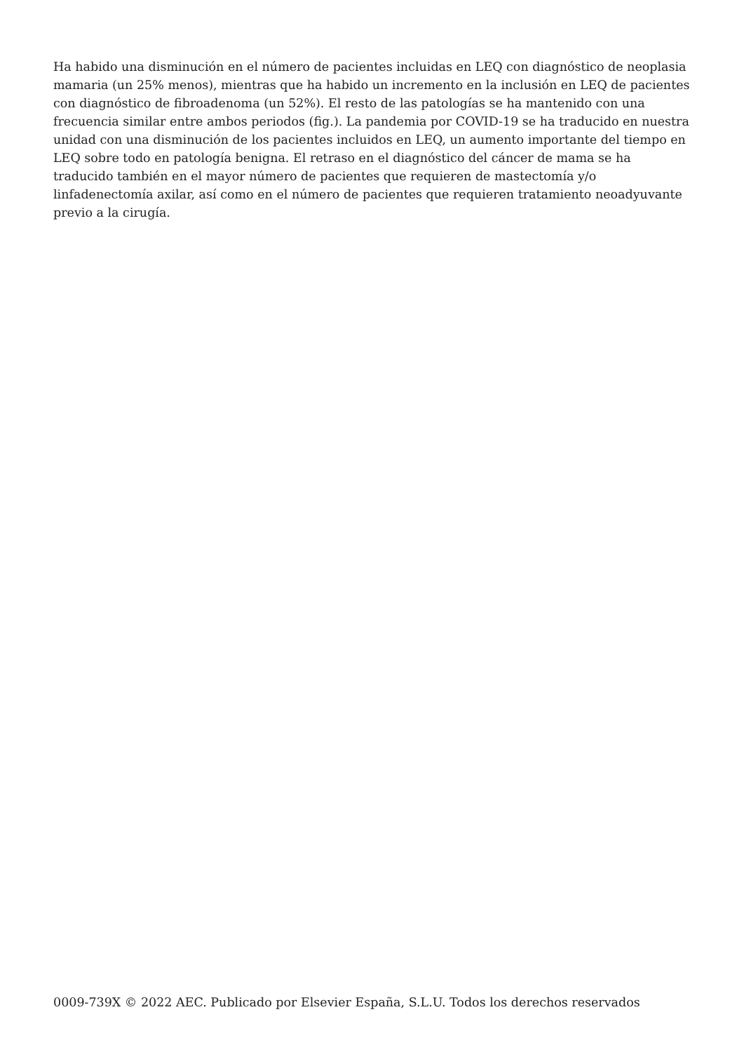Ha habido una disminución en el número de pacientes incluidas en LEQ con diagnóstico de neoplasia mamaria (un 25% menos), mientras que ha habido un incremento en la inclusión en LEQ de pacientes con diagnóstico de fibroadenoma (un 52%). El resto de las patologías se ha mantenido con una frecuencia similar entre ambos periodos (fig.). La pandemia por COVID-19 se ha traducido en nuestra unidad con una disminución de los pacientes incluidos en LEQ, un aumento importante del tiempo en LEQ sobre todo en patología benigna. El retraso en el diagnóstico del cáncer de mama se ha traducido también en el mayor número de pacientes que requieren de mastectomía y/o linfadenectomía axilar, así como en el número de pacientes que requieren tratamiento neoadyuvante previo a la cirugía.
0009-739X © 2022 AEC. Publicado por Elsevier España, S.L.U. Todos los derechos reservados